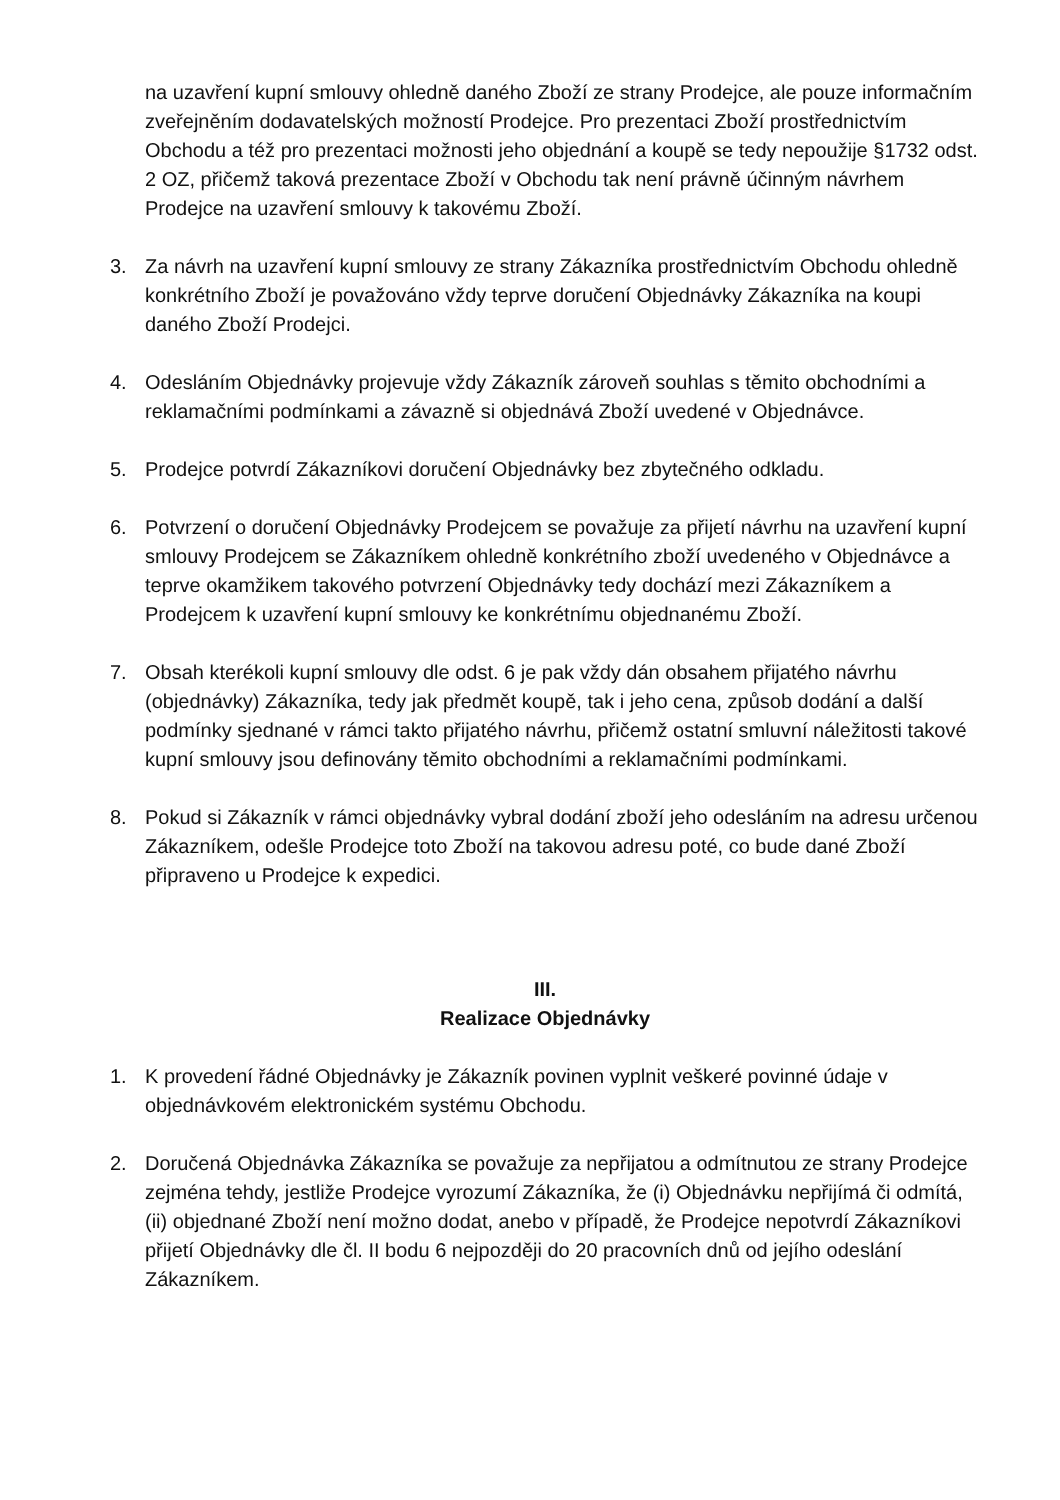na uzavření kupní smlouvy ohledně daného Zboží ze strany Prodejce, ale pouze informačním zveřejněním dodavatelských možností Prodejce. Pro prezentaci Zboží prostřednictvím Obchodu a též pro prezentaci možnosti jeho objednání a koupě se tedy nepoužije §1732 odst. 2 OZ, přičemž taková prezentace Zboží v Obchodu tak není právně účinným návrhem Prodejce na uzavření smlouvy k takovému Zboží.
3. Za návrh na uzavření kupní smlouvy ze strany Zákazníka prostřednictvím Obchodu ohledně konkrétního Zboží je považováno vždy teprve doručení Objednávky Zákazníka na koupi daného Zboží Prodejci.
4. Odesláním Objednávky projevuje vždy Zákazník zároveň souhlas s těmito obchodními a reklamačními podmínkami a závazně si objednává Zboží uvedené v Objednávce.
5. Prodejce potvrdí Zákazníkovi doručení Objednávky bez zbytečného odkladu.
6. Potvrzení o doručení Objednávky Prodejcem se považuje za přijetí návrhu na uzavření kupní smlouvy Prodejcem se Zákazníkem ohledně konkrétního zboží uvedeného v Objednávce a teprve okamžikem takového potvrzení Objednávky tedy dochází mezi Zákazníkem a Prodejcem k uzavření kupní smlouvy ke konkrétnímu objednanému Zboží.
7. Obsah kterékoli kupní smlouvy dle odst. 6 je pak vždy dán obsahem přijatého návrhu (objednávky) Zákazníka, tedy jak předmět koupě, tak i jeho cena, způsob dodání a další podmínky sjednané v rámci takto přijatého návrhu, přičemž ostatní smluvní náležitosti takové kupní smlouvy jsou definovány těmito obchodními a reklamačními podmínkami.
8. Pokud si Zákazník v rámci objednávky vybral dodání zboží jeho odesláním na adresu určenou Zákazníkem, odešle Prodejce toto Zboží na takovou adresu poté, co bude dané Zboží připraveno u Prodejce k expedici.
III.
Realizace Objednávky
1. K provedení řádné Objednávky je Zákazník povinen vyplnit veškeré povinné údaje v objednávkovém elektronickém systému Obchodu.
2. Doručená Objednávka Zákazníka se považuje za nepřijatou a odmítnutou ze strany Prodejce zejména tehdy, jestliže Prodejce vyrozumí Zákazníka, že (i) Objednávku nepřijímá či odmítá, (ii) objednané Zboží není možno dodat, anebo v případě, že Prodejce nepotvrdí Zákazníkovi přijetí Objednávky dle čl. II bodu 6 nejpozději do 20 pracovních dnů od jejího odeslání Zákazníkem.